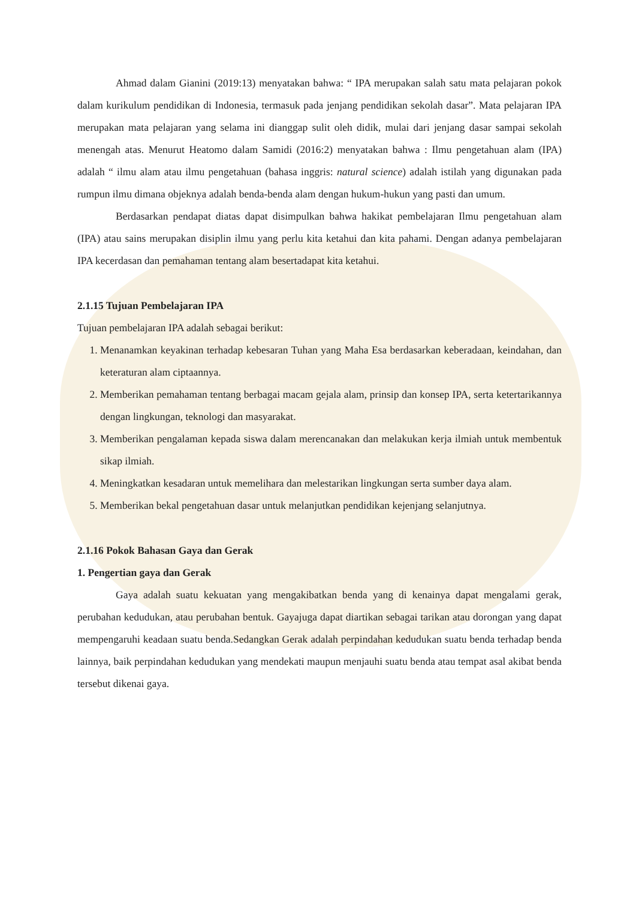Ahmad dalam Gianini (2019:13) menyatakan bahwa: “ IPA merupakan salah satu mata pelajaran pokok dalam kurikulum pendidikan di Indonesia, termasuk pada jenjang pendidikan sekolah dasar”. Mata pelajaran IPA merupakan mata pelajaran yang selama ini dianggap sulit oleh didik, mulai dari jenjang dasar sampai sekolah menengah atas. Menurut Heatomo dalam Samidi (2016:2) menyatakan bahwa : Ilmu pengetahuan alam (IPA) adalah “ ilmu alam atau ilmu pengetahuan (bahasa inggris: natural science) adalah istilah yang digunakan pada rumpun ilmu dimana objeknya adalah benda-benda alam dengan hukum-hukun yang pasti dan umum.
Berdasarkan pendapat diatas dapat disimpulkan bahwa hakikat pembelajaran Ilmu pengetahuan alam (IPA) atau sains merupakan disiplin ilmu yang perlu kita ketahui dan kita pahami. Dengan adanya pembelajaran IPA kecerdasan dan pemahaman tentang alam besertadapat kita ketahui.
2.1.15 Tujuan Pembelajaran IPA
Tujuan pembelajaran IPA adalah sebagai berikut:
1. Menanamkan keyakinan terhadap kebesaran Tuhan yang Maha Esa berdasarkan keberadaan, keindahan, dan keteraturan alam ciptaannya.
2. Memberikan pemahaman tentang berbagai macam gejala alam, prinsip dan konsep IPA, serta ketertarikannya dengan lingkungan, teknologi dan masyarakat.
3. Memberikan pengalaman kepada siswa dalam merencanakan dan melakukan kerja ilmiah untuk membentuk sikap ilmiah.
4. Meningkatkan kesadaran untuk memelihara dan melestarikan lingkungan serta sumber daya alam.
5. Memberikan bekal pengetahuan dasar untuk melanjutkan pendidikan kejenjang selanjutnya.
2.1.16 Pokok Bahasan Gaya dan Gerak
1. Pengertian gaya dan Gerak
Gaya adalah suatu kekuatan yang mengakibatkan benda yang di kenainya dapat mengalami gerak, perubahan kedudukan, atau perubahan bentuk. Gayajuga dapat diartikan sebagai tarikan atau dorongan yang dapat mempengaruhi keadaan suatu benda.Sedangkan Gerak adalah perpindahan kedudukan suatu benda terhadap benda lainnya, baik perpindahan kedudukan yang mendekati maupun menjauhi suatu benda atau tempat asal akibat benda tersebut dikenai gaya.